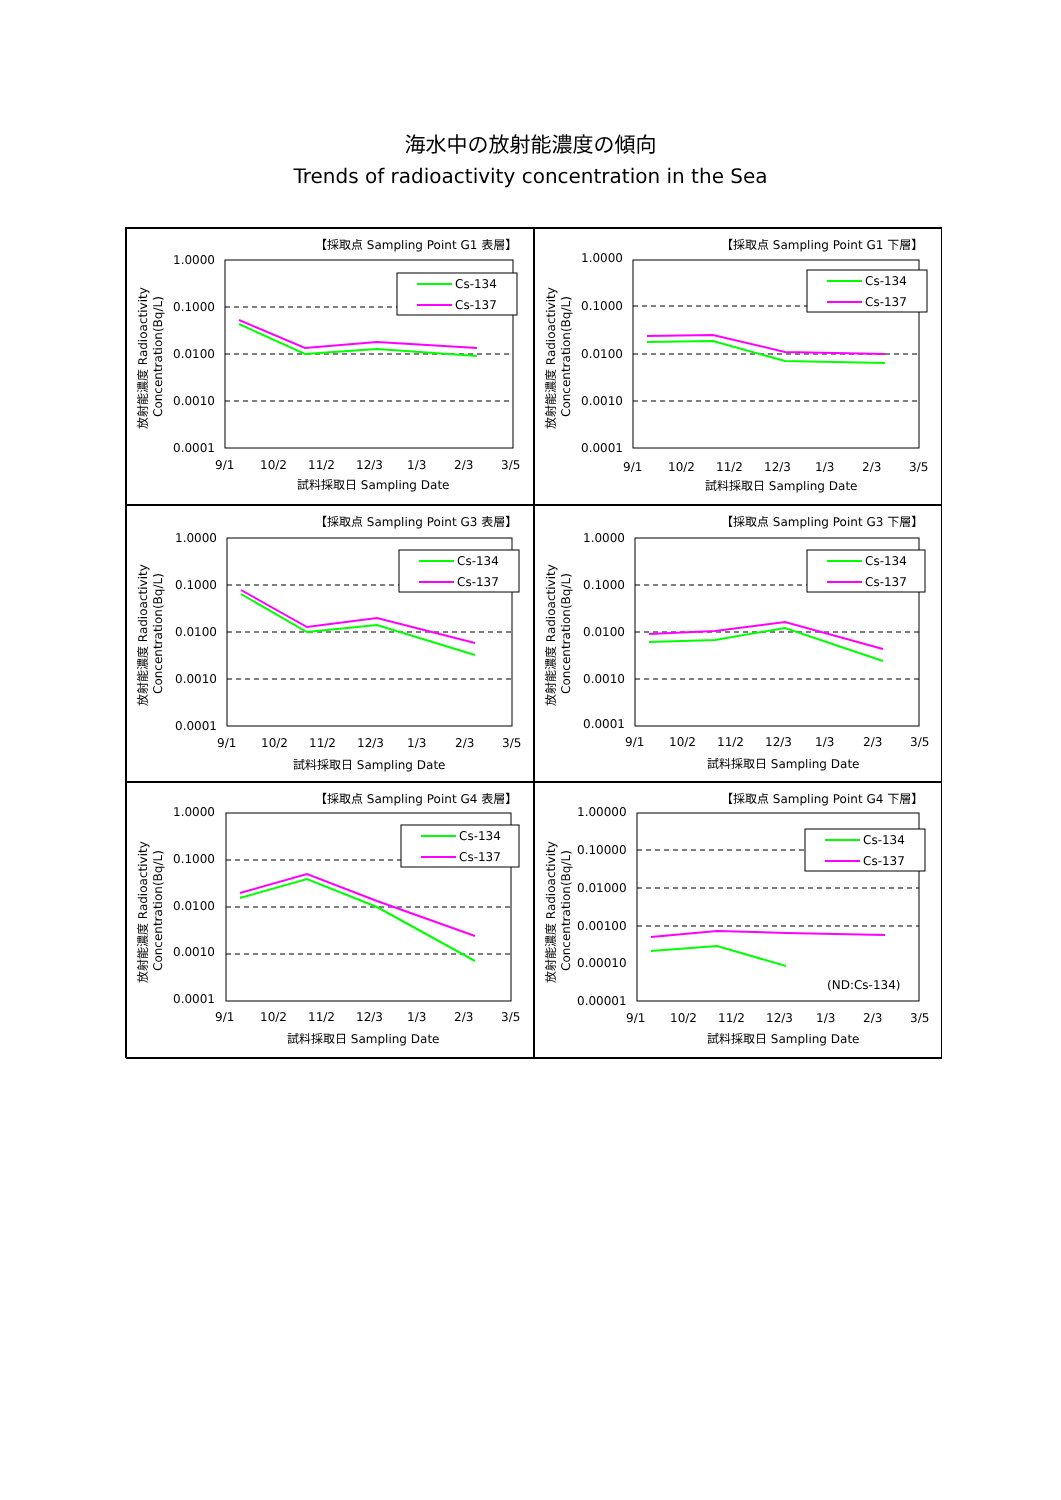海水中の放射能濃度の傾向
Trends of radioactivity concentration in the Sea
【採取点 Sampling Point G1 表層】
1.0000
0.1000
0.0100
0.0010
0.0001
Cs-134
Cs-137
9/1
10/2
11/2
12/3
1/3
2/3
3/5
試料採取日 Sampling Date
放射能濃度 Radioactivity
Concentration(Bq/L)
【採取点 Sampling Point G1 下層】
1.0000
0.1000
0.0100
0.0010
0.0001
Cs-134
Cs-137
9/1
10/2
11/2
12/3
1/3
2/3
3/5
試料採取日 Sampling Date
放射能濃度 Radioactivity
Concentration(Bq/L)
【採取点 Sampling Point G3 表層】
1.0000
0.1000
0.0100
0.0010
0.0001
Cs-134
Cs-137
9/1
10/2
11/2
12/3
1/3
2/3
3/5
試料採取日 Sampling Date
放射能濃度 Radioactivity
Concentration(Bq/L)
【採取点 Sampling Point G3 下層】
1.0000
0.1000
0.0100
0.0010
0.0001
Cs-134
Cs-137
9/1
10/2
11/2
12/3
1/3
2/3
3/5
試料採取日 Sampling Date
放射能濃度 Radioactivity
Concentration(Bq/L)
【採取点 Sampling Point G4 表層】
1.0000
0.1000
0.0100
0.0010
0.0001
Cs-134
Cs-137
9/1
10/2
11/2
12/3
1/3
2/3
3/5
試料採取日 Sampling Date
放射能濃度 Radioactivity
Concentration(Bq/L)
【採取点 Sampling Point G4 下層】
1.00000
0.10000
0.01000
0.00100
0.00010
0.00001
Cs-134
Cs-137
(ND:Cs-134)
9/1
10/2
11/2
12/3
1/3
2/3
3/5
試料採取日 Sampling Date
放射能濃度 Radioactivity
Concentration(Bq/L)